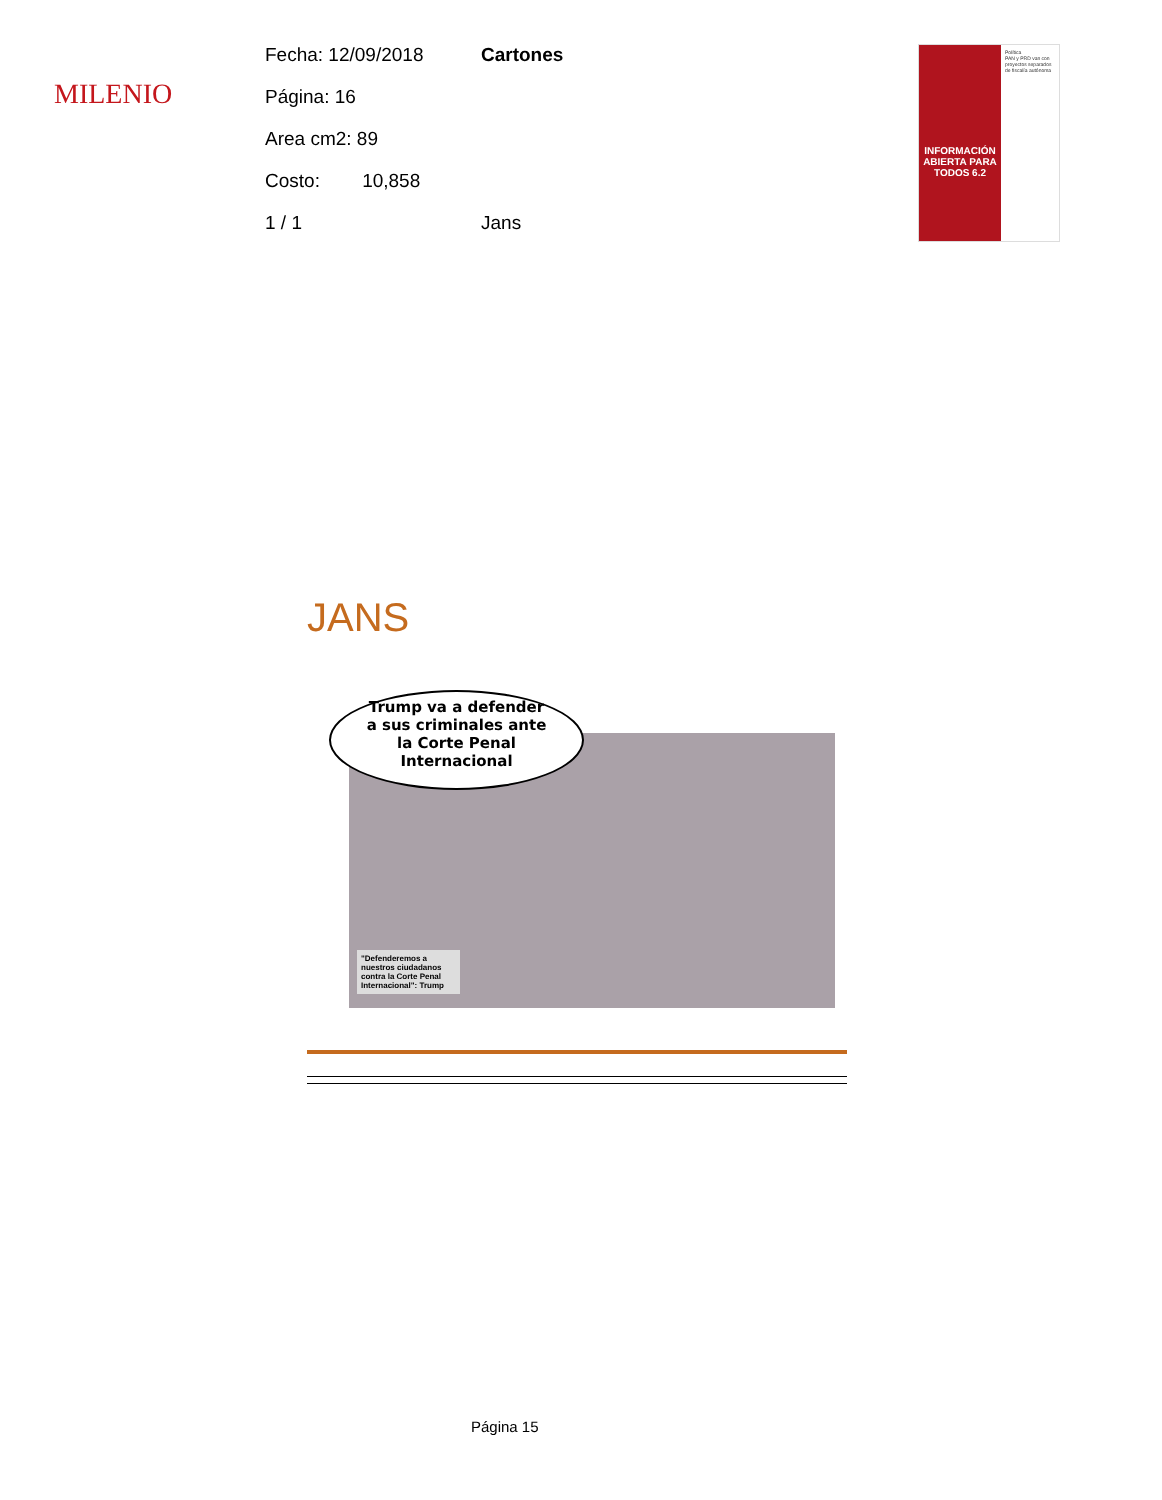MILENIO
Fecha: 12/09/2018 Cartones
Página: 16
Area cm2: 89
Costo: 10,858
1 / 1 Jans
INFORMACIÓN ABIERTA PARA TODOS 6.2
Política
PAN y PRD van con proyectos separados de fiscalía autónoma
JANS
Trump va a defender
a sus criminales ante
la Corte Penal
Internacional
"Defenderemos a nuestros ciudadanos contra la Corte Penal Internacional": Trump
Página 15